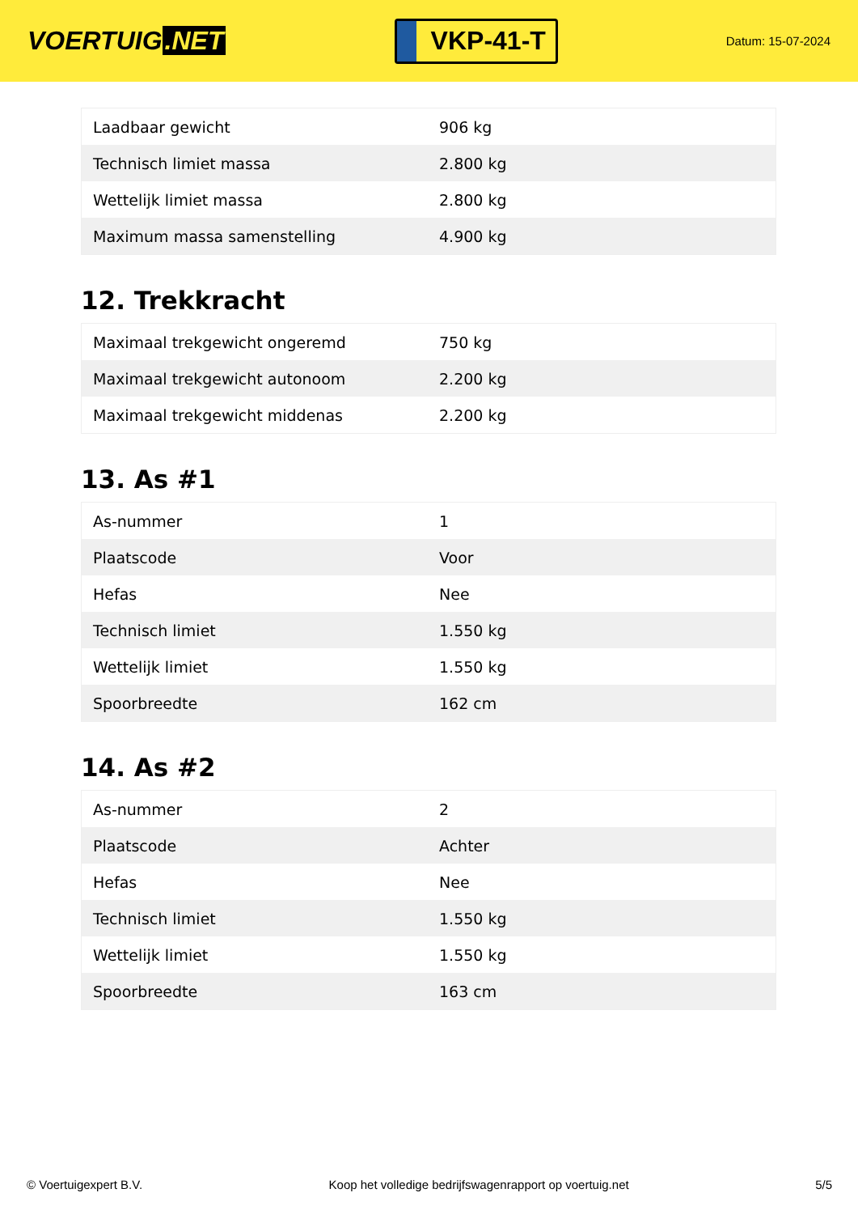VOERTUIG.NET
VKP-41-T
Datum: 15-07-2024
| Laadbaar gewicht | 906 kg |
| Technisch limiet massa | 2.800 kg |
| Wettelijk limiet massa | 2.800 kg |
| Maximum massa samenstelling | 4.900 kg |
12. Trekkracht
| Maximaal trekgewicht ongeremd | 750 kg |
| Maximaal trekgewicht autonoom | 2.200 kg |
| Maximaal trekgewicht middenas | 2.200 kg |
13. As #1
| As-nummer | 1 |
| Plaatscode | Voor |
| Hefas | Nee |
| Technisch limiet | 1.550 kg |
| Wettelijk limiet | 1.550 kg |
| Spoorbreedte | 162 cm |
14. As #2
| As-nummer | 2 |
| Plaatscode | Achter |
| Hefas | Nee |
| Technisch limiet | 1.550 kg |
| Wettelijk limiet | 1.550 kg |
| Spoorbreedte | 163 cm |
© Voertuigexpert B.V. Koop het volledige bedrijfswagenrapport op voertuig.net 5/5